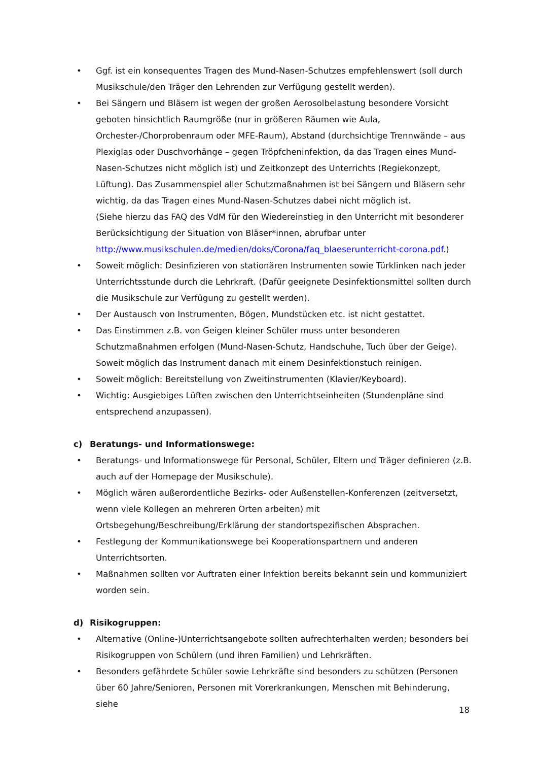• Ggf. ist ein konsequentes Tragen des Mund-Nasen-Schutzes empfehlenswert (soll durch Musikschule/den Träger den Lehrenden zur Verfügung gestellt werden).
• Bei Sängern und Bläsern ist wegen der großen Aerosolbelastung besondere Vorsicht geboten hinsichtlich Raumgröße (nur in größeren Räumen wie Aula, Orchester-/Chorprobenraum oder MFE-Raum), Abstand (durchsichtige Trennwände – aus Plexiglas oder Duschvorhänge – gegen Tröpfcheninfektion, da das Tragen eines Mund-Nasen-Schutzes nicht möglich ist) und Zeitkonzept des Unterrichts (Regiekonzept, Lüftung). Das Zusammenspiel aller Schutzmaßnahmen ist bei Sängern und Bläsern sehr wichtig, da das Tragen eines Mund-Nasen-Schutzes dabei nicht möglich ist.
(Siehe hierzu das FAQ des VdM für den Wiedereinstieg in den Unterricht mit besonderer Berücksichtigung der Situation von Bläser*innen, abrufbar unter http://www.musikschulen.de/medien/doks/Corona/faq_blaeserunterricht-corona.pdf.)
• Soweit möglich: Desinfizieren von stationären Instrumenten sowie Türklinken nach jeder Unterrichtsstunde durch die Lehrkraft. (Dafür geeignete Desinfektionsmittel sollten durch die Musikschule zur Verfügung zu gestellt werden).
• Der Austausch von Instrumenten, Bögen, Mundstücken etc. ist nicht gestattet.
• Das Einstimmen z.B. von Geigen kleiner Schüler muss unter besonderen Schutzmaßnahmen erfolgen (Mund-Nasen-Schutz, Handschuhe, Tuch über der Geige). Soweit möglich das Instrument danach mit einem Desinfektionstuch reinigen.
• Soweit möglich: Bereitstellung von Zweitinstrumenten (Klavier/Keyboard).
• Wichtig: Ausgiebiges Lüften zwischen den Unterrichtseinheiten (Stundenpläne sind entsprechend anzupassen).
c) Beratungs- und Informationswege:
• Beratungs- und Informationswege für Personal, Schüler, Eltern und Träger definieren (z.B. auch auf der Homepage der Musikschule).
• Möglich wären außerordentliche Bezirks- oder Außenstellen-Konferenzen (zeitversetzt, wenn viele Kollegen an mehreren Orten arbeiten) mit Ortsbegehung/Beschreibung/Erklärung der standortspezifischen Absprachen.
• Festlegung der Kommunikationswege bei Kooperationspartnern und anderen Unterrichtsorten.
• Maßnahmen sollten vor Auftraten einer Infektion bereits bekannt sein und kommuniziert worden sein.
d) Risikogruppen:
• Alternative (Online-)Unterrichtsangebote sollten aufrechterhalten werden; besonders bei Risikogruppen von Schülern (und ihren Familien) und Lehrkräften.
• Besonders gefährdete Schüler sowie Lehrkräfte sind besonders zu schützen (Personen über 60 Jahre/Senioren, Personen mit Vorerkrankungen, Menschen mit Behinderung, siehe
18